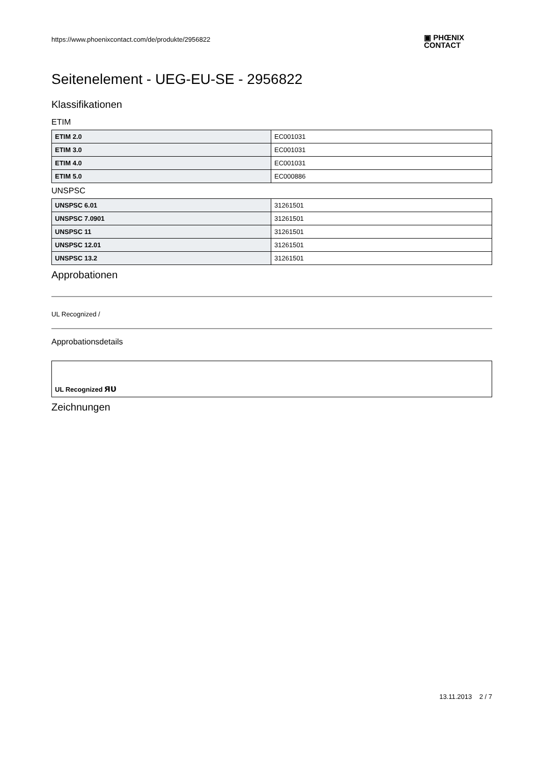https://www.phoenixcontact.com/de/produkte/2956822
▣ PHŒNIX
CONTACT
Seitenelement - UEG-EU-SE - 2956822
Klassifikationen
ETIM
| ETIM 2.0 | EC001031 |
| ETIM 3.0 | EC001031 |
| ETIM 4.0 | EC001031 |
| ETIM 5.0 | EC000886 |
UNSPSC
| UNSPSC 6.01 | 31261501 |
| UNSPSC 7.0901 | 31261501 |
| UNSPSC 11 | 31261501 |
| UNSPSC 12.01 | 31261501 |
| UNSPSC 13.2 | 31261501 |
Approbationen
UL Recognized /
Approbationsdetails
| UL Recognized ᴙᴜ |
Zeichnungen
13.11.2013 2 / 7